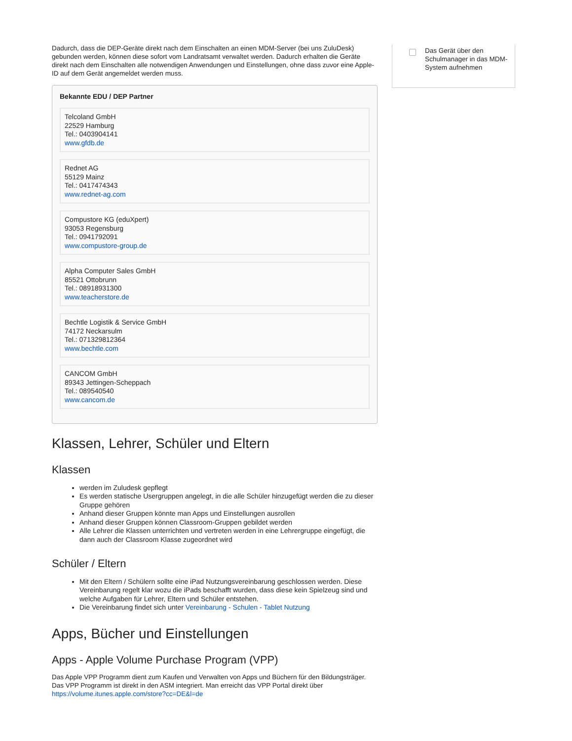Dadurch, dass die DEP-Geräte direkt nach dem Einschalten an einen MDM-Server (bei uns ZuluDesk) gebunden werden, können diese sofort vom Landratsamt verwaltet werden. Dadurch erhalten die Geräte direkt nach dem Einschalten alle notwendigen Anwendungen und Einstellungen, ohne dass zuvor eine Apple-ID auf dem Gerät angemeldet werden muss.
Bekannte EDU / DEP Partner
Telcoland GmbH
22529 Hamburg
Tel.: 0403904141
www.gfdb.de
Rednet AG
55129 Mainz
Tel.: 0417474343
www.rednet-ag.com
Compustore KG (eduXpert)
93053 Regensburg
Tel.: 0941792091
www.compustore-group.de
Alpha Computer Sales GmbH
85521 Ottobrunn
Tel.: 08918931300
www.teacherstore.de
Bechtle Logistik & Service GmbH
74172 Neckarsulm
Tel.: 071329812364
www.bechtle.com
CANCOM GmbH
89343 Jettingen-Scheppach
Tel.: 089540540
www.cancom.de
Klassen, Lehrer, Schüler und Eltern
Klassen
werden im Zuludesk gepflegt
Es werden statische Usergruppen angelegt, in die alle Schüler hinzugefügt werden die zu dieser Gruppe gehören
Anhand dieser Gruppen könnte man Apps und Einstellungen ausrollen
Anhand dieser Gruppen können Classroom-Gruppen gebildet werden
Alle Lehrer die Klassen unterrichten und vertreten werden in eine Lehrergruppe eingefügt, die dann auch der Classroom Klasse zugeordnet wird
Schüler / Eltern
Mit den Eltern / Schülern sollte eine iPad Nutzungsvereinbarung geschlossen werden. Diese Vereinbarung regelt klar wozu die iPads beschafft wurden, dass diese kein Spielzeug sind und welche Aufgaben für Lehrer, Eltern und Schüler entstehen.
Die Vereinbarung findet sich unter Vereinbarung - Schulen - Tablet Nutzung
Apps, Bücher und Einstellungen
Apps - Apple Volume Purchase Program (VPP)
Das Apple VPP Programm dient zum Kaufen und Verwalten von Apps und Büchern für den Bildungsträger. Das VPP Programm ist direkt in den ASM integriert. Man erreicht das VPP Portal direkt über https://volume.itunes.apple.com/store?cc=DE&l=de
Das Gerät über den Schulmanager in das MDM-System aufnehmen